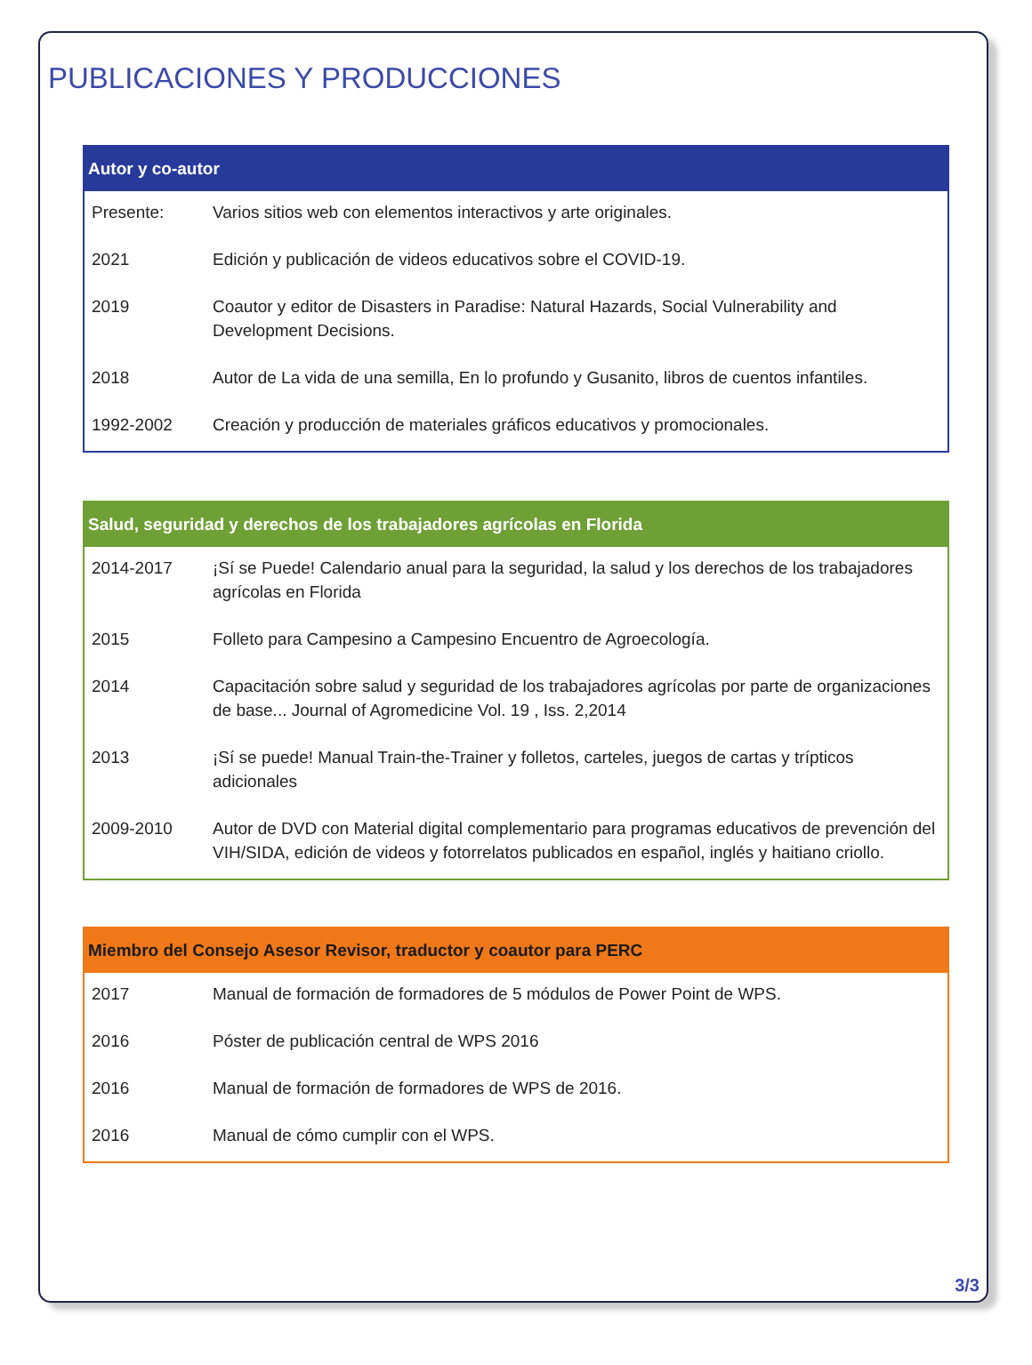PUBLICACIONES Y PRODUCCIONES
| Autor y co-autor | |
| --- | --- |
| Presente: | Varios sitios web con elementos interactivos y arte originales. |
| 2021 | Edición y publicación de videos educativos sobre el COVID-19. |
| 2019 | Coautor y editor de Disasters in Paradise: Natural Hazards, Social Vulnerability and Development Decisions. |
| 2018 | Autor de La vida de una semilla, En lo profundo y Gusanito, libros de cuentos infantiles. |
| 1992-2002 | Creación y producción de materiales gráficos educativos y promocionales. |
| Salud, seguridad y derechos de los trabajadores agrícolas en Florida | |
| --- | --- |
| 2014-2017 | ¡Sí se Puede! Calendario anual para la seguridad, la salud y los derechos de los trabajadores agrícolas en Florida |
| 2015 | Folleto para Campesino a Campesino Encuentro de Agroecología. |
| 2014 | Capacitación sobre salud y seguridad de los trabajadores agrícolas por parte de organizaciones de base... Journal of Agromedicine Vol. 19 , Iss. 2,2014 |
| 2013 | ¡Sí se puede! Manual Train-the-Trainer y folletos, carteles, juegos de cartas y trípticos adicionales |
| 2009-2010 | Autor de DVD con Material digital complementario para programas educativos de prevención del VIH/SIDA, edición de videos y fotorrelatos publicados en español, inglés y haitiano criollo. |
| Miembro del Consejo Asesor Revisor, traductor y coautor para PERC | |
| --- | --- |
| 2017 | Manual de formación de formadores de 5 módulos de Power Point de WPS. |
| 2016 | Póster de publicación central de WPS 2016 |
| 2016 | Manual de formación de formadores de WPS de 2016. |
| 2016 | Manual de cómo cumplir con el WPS. |
3/3